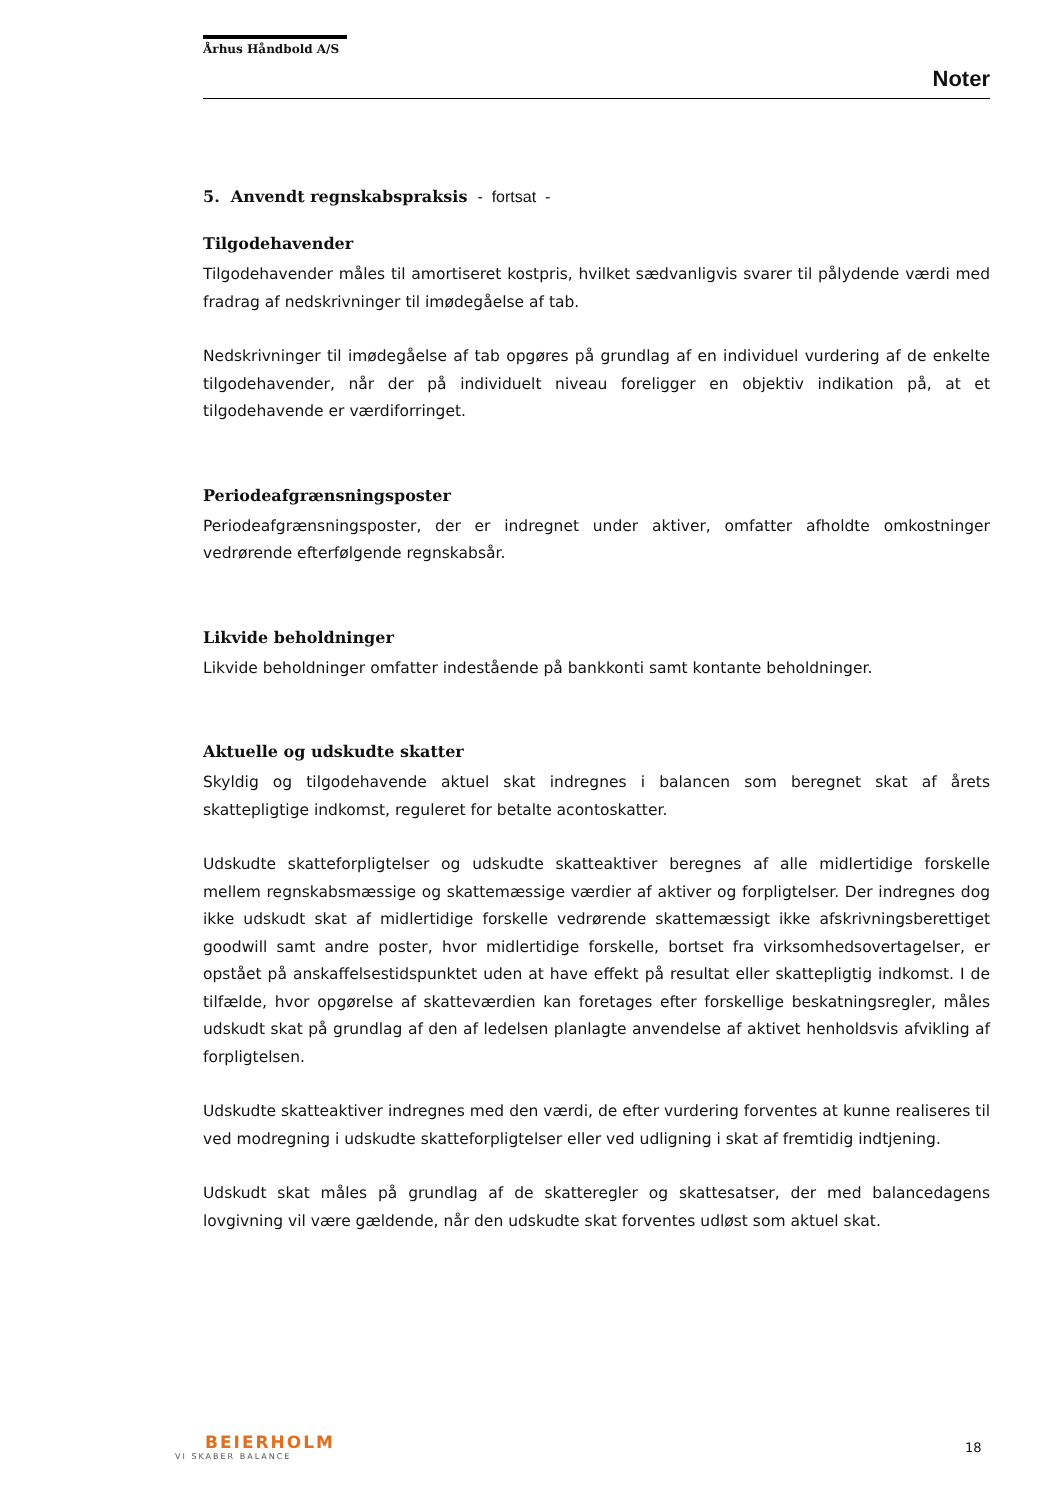Århus Håndbold A/S
Noter
5. Anvendt regnskabspraksis - fortsat -
Tilgodehavender
Tilgodehavender måles til amortiseret kostpris, hvilket sædvanligvis svarer til pålydende værdi med fradrag af nedskrivninger til imødegåelse af tab.
Nedskrivninger til imødegåelse af tab opgøres på grundlag af en individuel vurdering af de enkelte tilgodehavender, når der på individuelt niveau foreligger en objektiv indikation på, at et tilgodehavende er værdiforringet.
Periodeafgrænsningsposter
Periodeafgrænsningsposter, der er indregnet under aktiver, omfatter afholdte omkostninger vedrørende efterfølgende regnskabsår.
Likvide beholdninger
Likvide beholdninger omfatter indestående på bankkonti samt kontante beholdninger.
Aktuelle og udskudte skatter
Skyldig og tilgodehavende aktuel skat indregnes i balancen som beregnet skat af årets skattepligtige indkomst, reguleret for betalte acontoskatter.
Udskudte skatteforpligtelser og udskudte skatteaktiver beregnes af alle midlertidige forskelle mellem regnskabsmæssige og skattemæssige værdier af aktiver og forpligtelser. Der indregnes dog ikke udskudt skat af midlertidige forskelle vedrørende skattemæssigt ikke afskrivningsberettiget goodwill samt andre poster, hvor midlertidige forskelle, bortset fra virksomhedsovertagelser, er opstået på anskaffelsestidspunktet uden at have effekt på resultat eller skattepligtig indkomst. I de tilfælde, hvor opgørelse af skatteværdien kan foretages efter forskellige beskatningsregler, måles udskudt skat på grundlag af den af ledelsen planlagte anvendelse af aktivet henholdsvis afvikling af forpligtelsen.
Udskudte skatteaktiver indregnes med den værdi, de efter vurdering forventes at kunne realiseres til ved modregning i udskudte skatteforpligtelser eller ved udligning i skat af fremtidig indtjening.
Udskudt skat måles på grundlag af de skatteregler og skattesatser, der med balancedagens lovgivning vil være gældende, når den udskudte skat forventes udløst som aktuel skat.
BEIERHOLM
VI SKABER BALANCE
18